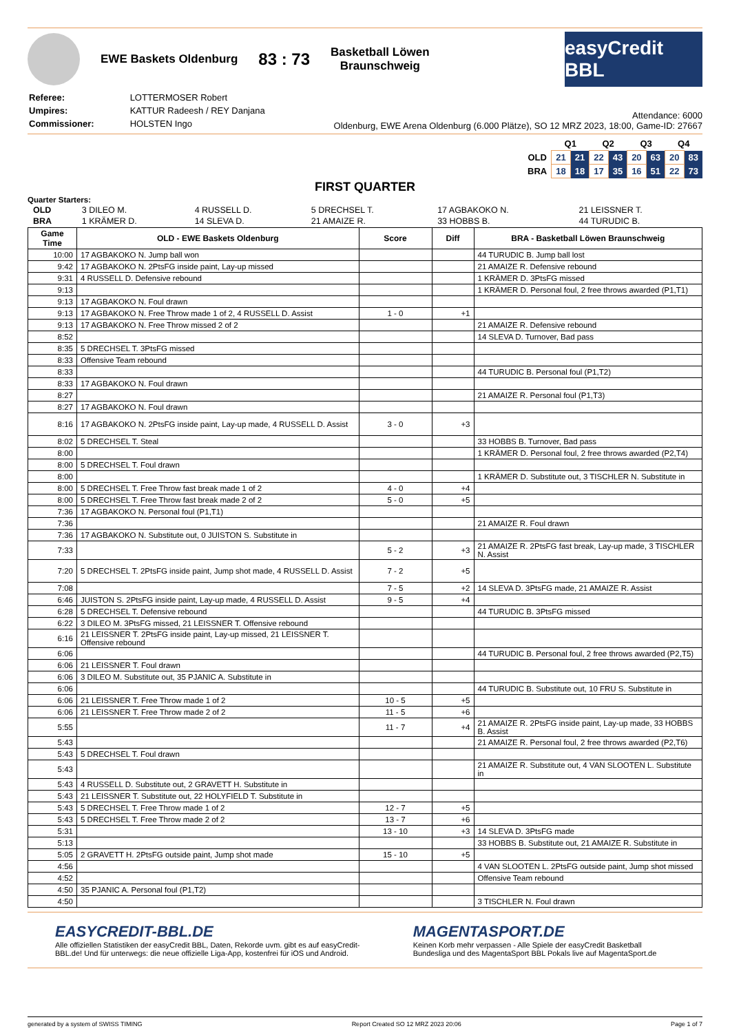EWE Baskets Oldenburg 83 : 73 Basketball Löwen
Braunschweig
easyCredit BBL
| Referee: | LOTTERMOSER Robert |
| Umpires: | KATTUR Radeesh / REY Danjana |
| Commissioner: | HOLSTEN Ingo |
Attendance: 6000
Oldenburg, EWE Arena Oldenburg (6.000 Plätze), SO 12 MRZ 2023, 18:00, Game-ID: 27667
| | Q1 | | Q2 | | Q3 | | Q4 | |
| OLD | 21 | 21 | 22 | 43 | 20 | 63 | 20 | 83 |
| BRA | 18 | 18 | 17 | 35 | 16 | 51 | 22 | 73 |
FIRST QUARTER
Quarter Starters:
| OLD | 3 DILEO M. | 4 RUSSELL D. | 5 DRECHSEL T. | 17 AGBAKOKO N. | 21 LEISSNER T. |
| BRA | 1 KRÄMER D. | 14 SLEVA D. | 21 AMAIZE R. | 33 HOBBS B. | 44 TURUDIC B. |
| Game Time | OLD - EWE Baskets Oldenburg | Score | Diff | BRA - Basketball Löwen Braunschweig |
| --- | --- | --- | --- | --- |
| 10:00 | 17 AGBAKOKO N. Jump ball won | | | 44 TURUDIC B. Jump ball lost |
| 9:42 | 17 AGBAKOKO N. 2PtsFG inside paint, Lay-up missed | | | 21 AMAIZE R. Defensive rebound |
| 9:31 | 4 RUSSELL D. Defensive rebound | | | 1 KRÄMER D. 3PtsFG missed |
| 9:13 | | | | 1 KRÄMER D. Personal foul, 2 free throws awarded (P1,T1) |
| 9:13 | 17 AGBAKOKO N. Foul drawn | | | |
| 9:13 | 17 AGBAKOKO N. Free Throw made 1 of 2, 4 RUSSELL D. Assist | 1 - 0 | +1 | |
| 9:13 | 17 AGBAKOKO N. Free Throw missed 2 of 2 | | | 21 AMAIZE R. Defensive rebound |
| 8:52 | | | | 14 SLEVA D. Turnover, Bad pass |
| 8:35 | 5 DRECHSEL T. 3PtsFG missed | | | |
| 8:33 | Offensive Team rebound | | | |
| 8:33 | | | | 44 TURUDIC B. Personal foul (P1,T2) |
| 8:33 | 17 AGBAKOKO N. Foul drawn | | | |
| 8:27 | | | | 21 AMAIZE R. Personal foul (P1,T3) |
| 8:27 | 17 AGBAKOKO N. Foul drawn | | | |
| 8:16 | 17 AGBAKOKO N. 2PtsFG inside paint, Lay-up made, 4 RUSSELL D. Assist | 3 - 0 | +3 | |
| 8:02 | 5 DRECHSEL T. Steal | | | 33 HOBBS B. Turnover, Bad pass |
| 8:00 | | | | 1 KRÄMER D. Personal foul, 2 free throws awarded (P2,T4) |
| 8:00 | 5 DRECHSEL T. Foul drawn | | | |
| 8:00 | | | | 1 KRÄMER D. Substitute out, 3 TISCHLER N. Substitute in |
| 8:00 | 5 DRECHSEL T. Free Throw fast break made 1 of 2 | 4 - 0 | +4 | |
| 8:00 | 5 DRECHSEL T. Free Throw fast break made 2 of 2 | 5 - 0 | +5 | |
| 7:36 | 17 AGBAKOKO N. Personal foul (P1,T1) | | | |
| 7:36 | | | | 21 AMAIZE R. Foul drawn |
| 7:36 | 17 AGBAKOKO N. Substitute out, 0 JUISTON S. Substitute in | | | |
| 7:33 | | 5 - 2 | +3 | 21 AMAIZE R. 2PtsFG fast break, Lay-up made, 3 TISCHLER N. Assist |
| 7:20 | 5 DRECHSEL T. 2PtsFG inside paint, Jump shot made, 4 RUSSELL D. Assist | 7 - 2 | +5 | |
| 7:08 | | 7 - 5 | +2 | 14 SLEVA D. 3PtsFG made, 21 AMAIZE R. Assist |
| 6:46 | JUISTON S. 2PtsFG inside paint, Lay-up made, 4 RUSSELL D. Assist | 9 - 5 | +4 | |
| 6:28 | 5 DRECHSEL T. Defensive rebound | | | 44 TURUDIC B. 3PtsFG missed |
| 6:22 | 3 DILEO M. 3PtsFG missed, 21 LEISSNER T. Offensive rebound | | | |
| 6:16 | 21 LEISSNER T. 2PtsFG inside paint, Lay-up missed, 21 LEISSNER T. Offensive rebound | | | |
| 6:06 | | | | 44 TURUDIC B. Personal foul, 2 free throws awarded (P2,T5) |
| 6:06 | 21 LEISSNER T. Foul drawn | | | |
| 6:06 | 3 DILEO M. Substitute out, 35 PJANIC A. Substitute in | | | |
| 6:06 | | | | 44 TURUDIC B. Substitute out, 10 FRU S. Substitute in |
| 6:06 | 21 LEISSNER T. Free Throw made 1 of 2 | 10 - 5 | +5 | |
| 6:06 | 21 LEISSNER T. Free Throw made 2 of 2 | 11 - 5 | +6 | |
| 5:55 | | 11 - 7 | +4 | 21 AMAIZE R. 2PtsFG inside paint, Lay-up made, 33 HOBBS B. Assist |
| 5:43 | | | | 21 AMAIZE R. Personal foul, 2 free throws awarded (P2,T6) |
| 5:43 | 5 DRECHSEL T. Foul drawn | | | |
| 5:43 | | | | 21 AMAIZE R. Substitute out, 4 VAN SLOOTEN L. Substitute in |
| 5:43 | 4 RUSSELL D. Substitute out, 2 GRAVETT H. Substitute in | | | |
| 5:43 | 21 LEISSNER T. Substitute out, 22 HOLYFIELD T. Substitute in | | | |
| 5:43 | 5 DRECHSEL T. Free Throw made 1 of 2 | 12 - 7 | +5 | |
| 5:43 | 5 DRECHSEL T. Free Throw made 2 of 2 | 13 - 7 | +6 | |
| 5:31 | | 13 - 10 | +3 | 14 SLEVA D. 3PtsFG made |
| 5:13 | | | | 33 HOBBS B. Substitute out, 21 AMAIZE R. Substitute in |
| 5:05 | 2 GRAVETT H. 2PtsFG outside paint, Jump shot made | 15 - 10 | +5 | |
| 4:56 | | | | 4 VAN SLOOTEN L. 2PtsFG outside paint, Jump shot missed |
| 4:52 | | | | Offensive Team rebound |
| 4:50 | 35 PJANIC A. Personal foul (P1,T2) | | | |
| 4:50 | | | | 3 TISCHLER N. Foul drawn |
EASYCREDIT-BBL.DE
Alle offiziellen Statistiken der easyCredit BBL, Daten, Rekorde uvm. gibt es auf easyCredit-BBL.de! Und für unterwegs: die neue offizielle Liga-App, kostenfrei für iOS und Android.
MAGENTASPORT.DE
Keinen Korb mehr verpassen - Alle Spiele der easyCredit Basketball Bundesliga und des MagentaSport BBL Pokals live auf MagentaSport.de
generated by a system of SWISS TIMING Report Created SO 12 MRZ 2023 20:06 Page 1 of 7